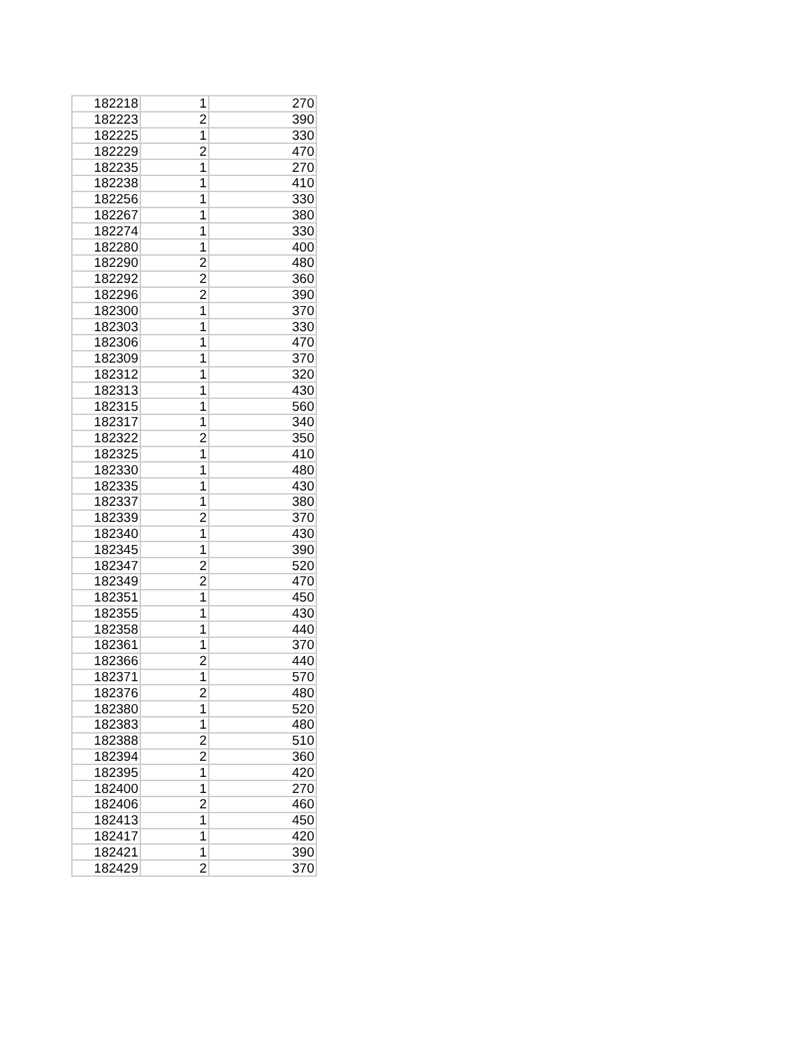| 182218 | 1 | 270 |
| 182223 | 2 | 390 |
| 182225 | 1 | 330 |
| 182229 | 2 | 470 |
| 182235 | 1 | 270 |
| 182238 | 1 | 410 |
| 182256 | 1 | 330 |
| 182267 | 1 | 380 |
| 182274 | 1 | 330 |
| 182280 | 1 | 400 |
| 182290 | 2 | 480 |
| 182292 | 2 | 360 |
| 182296 | 2 | 390 |
| 182300 | 1 | 370 |
| 182303 | 1 | 330 |
| 182306 | 1 | 470 |
| 182309 | 1 | 370 |
| 182312 | 1 | 320 |
| 182313 | 1 | 430 |
| 182315 | 1 | 560 |
| 182317 | 1 | 340 |
| 182322 | 2 | 350 |
| 182325 | 1 | 410 |
| 182330 | 1 | 480 |
| 182335 | 1 | 430 |
| 182337 | 1 | 380 |
| 182339 | 2 | 370 |
| 182340 | 1 | 430 |
| 182345 | 1 | 390 |
| 182347 | 2 | 520 |
| 182349 | 2 | 470 |
| 182351 | 1 | 450 |
| 182355 | 1 | 430 |
| 182358 | 1 | 440 |
| 182361 | 1 | 370 |
| 182366 | 2 | 440 |
| 182371 | 1 | 570 |
| 182376 | 2 | 480 |
| 182380 | 1 | 520 |
| 182383 | 1 | 480 |
| 182388 | 2 | 510 |
| 182394 | 2 | 360 |
| 182395 | 1 | 420 |
| 182400 | 1 | 270 |
| 182406 | 2 | 460 |
| 182413 | 1 | 450 |
| 182417 | 1 | 420 |
| 182421 | 1 | 390 |
| 182429 | 2 | 370 |